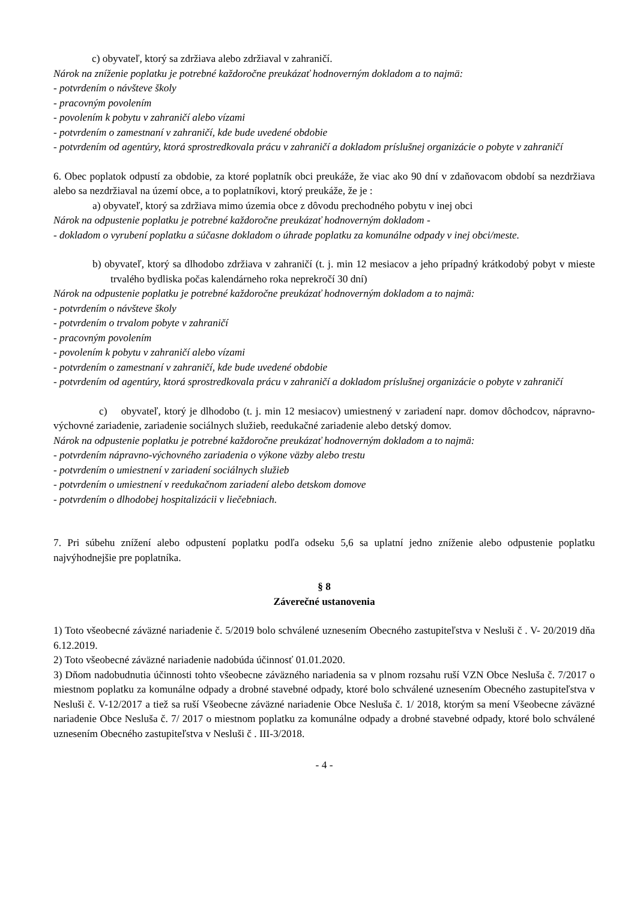c) obyvateľ, ktorý sa zdržiava alebo zdržiaval v zahraničí.
Nárok na zníženie poplatku je potrebné každoročne preukázať hodnoverným dokladom a to najmä:
- potvrdením o návšteve školy
- pracovným povolením
- povolením k pobytu v zahraničí alebo vízami
- potvrdením o zamestnaní v zahraničí, kde bude uvedené obdobie
- potvrdením od agentúry, ktorá sprostredkovala prácu v zahraničí a dokladom príslušnej organizácie o pobyte v zahraničí
6. Obec poplatok odpustí za obdobie, za ktoré poplatník obci preukáže, že viac ako 90 dní v zdaňovacom období sa nezdržiava alebo sa nezdržiaval na území obce, a to poplatníkovi, ktorý preukáže, že je :
a) obyvateľ, ktorý sa zdržiava mimo územia obce z dôvodu prechodného pobytu v inej obci
Nárok na odpustenie poplatku je potrebné každoročne preukázať hodnoverným dokladom -
- dokladom o vyrubení poplatku a súčasne dokladom o úhrade poplatku za komunálne odpady v inej obci/meste.
b) obyvateľ, ktorý sa dlhodobo zdržiava v zahraničí (t. j. min 12 mesiacov a jeho prípadný krátkodobý pobyt v mieste trvalého bydliska počas kalendárneho roka neprekročí 30 dní)
Nárok na odpustenie poplatku je potrebné každoročne preukázať hodnoverným dokladom a to najmä:
- potvrdením o návšteve školy
- potvrdením o trvalom pobyte v zahraničí
- pracovným povolením
- povolením k pobytu v zahraničí alebo vízami
- potvrdením o zamestnaní v zahraničí, kde bude uvedené obdobie
- potvrdením od agentúry, ktorá sprostredkovala prácu v zahraničí a dokladom príslušnej organizácie o pobyte v zahraničí
c) obyvateľ, ktorý je dlhodobo (t. j. min 12 mesiacov) umiestnený v zariadení napr. domov dôchodcov, nápravno-výchovné zariadenie, zariadenie sociálnych služieb, reedukačné zariadenie alebo detský domov.
Nárok na odpustenie poplatku je potrebné každoročne preukázať hodnoverným dokladom a to najmä:
- potvrdením nápravno-výchovného zariadenia o výkone väzby alebo trestu
- potvrdením o umiestnení v zariadení sociálnych služieb
- potvrdením o umiestnení v reedukačnom zariadení alebo detskom domove
- potvrdením o dlhodobej hospitalizácii v liečebniach.
7. Pri súbehu znížení alebo odpustení poplatku podľa odseku 5,6 sa uplatní jedno zníženie alebo odpustenie poplatku najvýhodnejšie pre poplatníka.
§ 8
Záverečné ustanovenia
1) Toto všeobecné záväzné nariadenie č. 5/2019 bolo schválené uznesením Obecného zastupiteľstva v Nesluši č . V- 20/2019 dňa 6.12.2019.
2) Toto všeobecné záväzné nariadenie nadobúda účinnosť 01.01.2020.
3) Dňom nadobudnutia účinnosti tohto všeobecne záväzného nariadenia sa v plnom rozsahu ruší VZN Obce Nesluša č. 7/2017 o miestnom poplatku za komunálne odpady a drobné stavebné odpady, ktoré bolo schválené uznesením Obecného zastupiteľstva v Nesluši č. V-12/2017 a tiež sa ruší Všeobecne záväzné nariadenie Obce Nesluša č. 1/ 2018, ktorým sa mení Všeobecne záväzné nariadenie Obce Nesluša č. 7/ 2017 o miestnom poplatku za komunálne odpady a drobné stavebné odpady, ktoré bolo schválené uznesením Obecného zastupiteľstva v Nesluši č . III-3/2018.
- 4 -